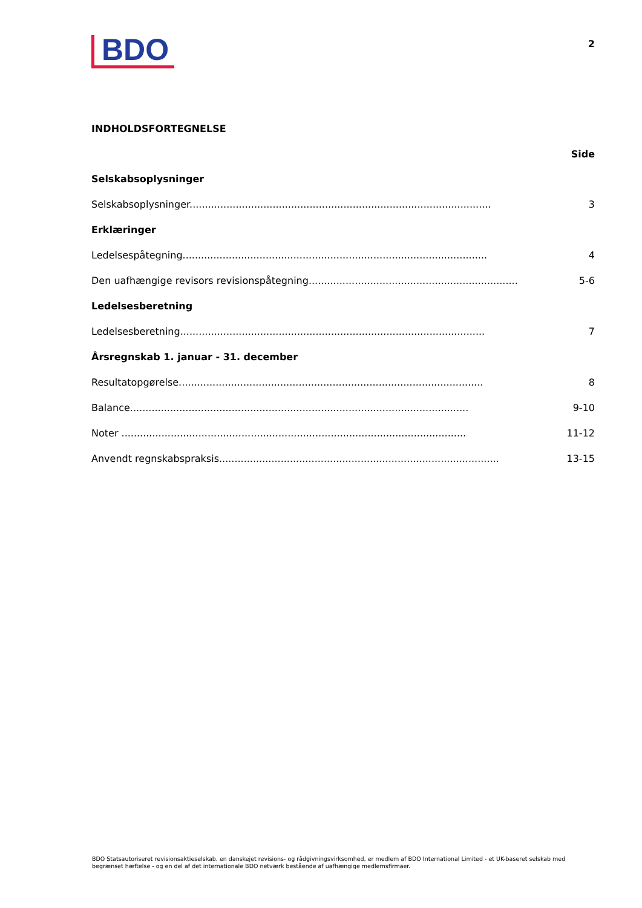BDO
2
INDHOLDSFORTEGNELSE
Side
Selskabsoplysninger
Selskabsoplysninger.................................................................................................. 3
Erklæringer
Ledelsespåtegning................................................................................................... 4
Den uafhængige revisors revisionspåtegning...................................................................... 5-6
Ledelsesberetning
Ledelsesberetning................................................................................................... 7
Årsregnskab 1. januar - 31. december
Resultatopgørelse................................................................................................... 8
Balance.............................................................................................................. 9-10
Noter ................................................................................................................ 11-12
Anvendt regnskabspraksis........................................................................................... 13-15
BDO Statsautoriseret revisionsaktieselskab, en danskejet revisions- og rådgivningsvirksomhed, er medlem af BDO International Limited - et UK-baseret selskab med begrænset hæftelse - og en del af det internationale BDO netværk bestående af uafhængige medlemsfirmaer.